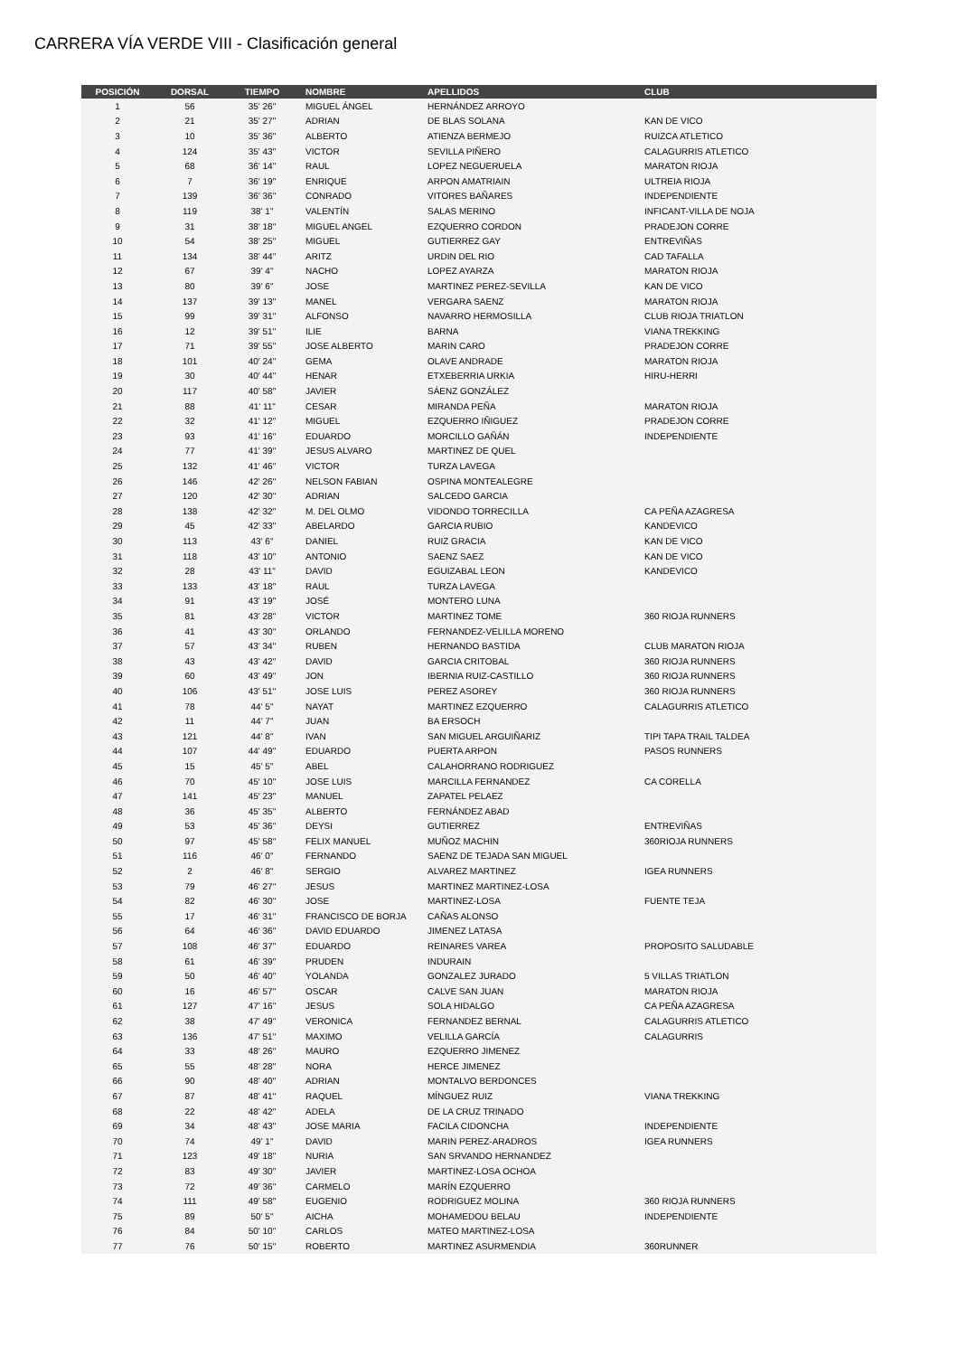CARRERA VÍA VERDE VIII - Clasificación general
| POSICIÓN | DORSAL | TIEMPO | NOMBRE | APELLIDOS | CLUB |
| --- | --- | --- | --- | --- | --- |
| 1 | 56 | 35' 26" | MIGUEL ÁNGEL | HERNÁNDEZ ARROYO | |
| 2 | 21 | 35' 27" | ADRIAN | DE BLAS SOLANA | KAN DE VICO |
| 3 | 10 | 35' 36" | ALBERTO | ATIENZA BERMEJO | RUIZCA ATLETICO |
| 4 | 124 | 35' 43" | VICTOR | SEVILLA PIÑERO | CALAGURRIS ATLETICO |
| 5 | 68 | 36' 14" | RAUL | LOPEZ NEGUERUELA | MARATON RIOJA |
| 6 | 7 | 36' 19" | ENRIQUE | ARPON AMATRIAIN | ULTREIA RIOJA |
| 7 | 139 | 36' 36" | CONRADO | VITORES BAÑARES | INDEPENDIENTE |
| 8 | 119 | 38' 1" | VALENTÍN | SALAS MERINO | INFICANT-VILLA DE NOJA |
| 9 | 31 | 38' 18" | MIGUEL ANGEL | EZQUERRO CORDON | PRADEJON CORRE |
| 10 | 54 | 38' 25" | MIGUEL | GUTIERREZ GAY | ENTREVIÑAS |
| 11 | 134 | 38' 44" | ARITZ | URDIN DEL RIO | CAD TAFALLA |
| 12 | 67 | 39' 4" | NACHO | LOPEZ AYARZA | MARATON RIOJA |
| 13 | 80 | 39' 6" | JOSE | MARTINEZ PEREZ-SEVILLA | KAN DE VICO |
| 14 | 137 | 39' 13" | MANEL | VERGARA SAENZ | MARATON RIOJA |
| 15 | 99 | 39' 31" | ALFONSO | NAVARRO HERMOSILLA | CLUB RIOJA TRIATLON |
| 16 | 12 | 39' 51" | ILIE | BARNA | VIANA TREKKING |
| 17 | 71 | 39' 55" | JOSE ALBERTO | MARIN CARO | PRADEJON CORRE |
| 18 | 101 | 40' 24" | GEMA | OLAVE ANDRADE | MARATON RIOJA |
| 19 | 30 | 40' 44" | HENAR | ETXEBERRIA URKIA | HIRU-HERRI |
| 20 | 117 | 40' 58" | JAVIER | SÁENZ GONZÁLEZ | |
| 21 | 88 | 41' 11" | CESAR | MIRANDA PEÑA | MARATON RIOJA |
| 22 | 32 | 41' 12" | MIGUEL | EZQUERRO IÑIGUEZ | PRADEJON CORRE |
| 23 | 93 | 41' 16" | EDUARDO | MORCILLO GAÑÁN | INDEPENDIENTE |
| 24 | 77 | 41' 39" | JESUS ALVARO | MARTINEZ DE QUEL | |
| 25 | 132 | 41' 46" | VICTOR | TURZA LAVEGA | |
| 26 | 146 | 42' 26" | NELSON FABIAN | OSPINA MONTEALEGRE | |
| 27 | 120 | 42' 30" | ADRIAN | SALCEDO GARCIA | |
| 28 | 138 | 42' 32" | M. DEL OLMO | VIDONDO TORRECILLA | CA PEÑA AZAGRESA |
| 29 | 45 | 42' 33" | ABELARDO | GARCIA RUBIO | KANDEVICO |
| 30 | 113 | 43' 6" | DANIEL | RUIZ GRACIA | KAN DE VICO |
| 31 | 118 | 43' 10" | ANTONIO | SAENZ SAEZ | KAN DE VICO |
| 32 | 28 | 43' 11" | DAVID | EGUIZABAL LEON | KANDEVICO |
| 33 | 133 | 43' 18" | RAUL | TURZA LAVEGA | |
| 34 | 91 | 43' 19" | JOSÉ | MONTERO LUNA | |
| 35 | 81 | 43' 28" | VICTOR | MARTINEZ TOME | 360 RIOJA RUNNERS |
| 36 | 41 | 43' 30" | ORLANDO | FERNANDEZ-VELILLA MORENO | |
| 37 | 57 | 43' 34" | RUBEN | HERNANDO BASTIDA | CLUB MARATON RIOJA |
| 38 | 43 | 43' 42" | DAVID | GARCIA CRITOBAL | 360 RIOJA RUNNERS |
| 39 | 60 | 43' 49" | JON | IBERNIA RUIZ-CASTILLO | 360 RIOJA RUNNERS |
| 40 | 106 | 43' 51" | JOSE LUIS | PEREZ ASOREY | 360 RIOJA RUNNERS |
| 41 | 78 | 44' 5" | NAYAT | MARTINEZ EZQUERRO | CALAGURRIS ATLETICO |
| 42 | 11 | 44' 7" | JUAN | BA ERSOCH | |
| 43 | 121 | 44' 8" | IVAN | SAN MIGUEL ARGUIÑARIZ | TIPI TAPA TRAIL TALDEA |
| 44 | 107 | 44' 49" | EDUARDO | PUERTA ARPON | PASOS RUNNERS |
| 45 | 15 | 45' 5" | ABEL | CALAHORRANO RODRIGUEZ | |
| 46 | 70 | 45' 10" | JOSE LUIS | MARCILLA FERNANDEZ | CA CORELLA |
| 47 | 141 | 45' 23" | MANUEL | ZAPATEL PELAEZ | |
| 48 | 36 | 45' 35" | ALBERTO | FERNÁNDEZ ABAD | |
| 49 | 53 | 45' 36" | DEYSI | GUTIERREZ | ENTREVIÑAS |
| 50 | 97 | 45' 58" | FELIX MANUEL | MUÑOZ MACHIN | 360RIOJA RUNNERS |
| 51 | 116 | 46' 0" | FERNANDO | SAENZ DE TEJADA SAN MIGUEL | |
| 52 | 2 | 46' 8" | SERGIO | ALVAREZ MARTINEZ | IGEA RUNNERS |
| 53 | 79 | 46' 27" | JESUS | MARTINEZ MARTINEZ-LOSA | |
| 54 | 82 | 46' 30" | JOSE | MARTINEZ-LOSA | FUENTE TEJA |
| 55 | 17 | 46' 31" | FRANCISCO DE BORJA | CAÑAS ALONSO | |
| 56 | 64 | 46' 36" | DAVID EDUARDO | JIMENEZ LATASA | |
| 57 | 108 | 46' 37" | EDUARDO | REINARES VAREA | PROPOSITO SALUDABLE |
| 58 | 61 | 46' 39" | PRUDEN | INDURAIN | |
| 59 | 50 | 46' 40" | YOLANDA | GONZALEZ JURADO | 5 VILLAS TRIATLON |
| 60 | 16 | 46' 57" | OSCAR | CALVE SAN JUAN | MARATON RIOJA |
| 61 | 127 | 47' 16" | JESUS | SOLA HIDALGO | CA PEÑA AZAGRESA |
| 62 | 38 | 47' 49" | VERONICA | FERNANDEZ BERNAL | CALAGURRIS ATLETICO |
| 63 | 136 | 47' 51" | MAXIMO | VELILLA GARCÍA | CALAGURRIS |
| 64 | 33 | 48' 26" | MAURO | EZQUERRO JIMENEZ | |
| 65 | 55 | 48' 28" | NORA | HERCE JIMENEZ | |
| 66 | 90 | 48' 40" | ADRIAN | MONTALVO BERDONCES | |
| 67 | 87 | 48' 41" | RAQUEL | MÍNGUEZ RUIZ | VIANA TREKKING |
| 68 | 22 | 48' 42" | ADELA | DE LA CRUZ TRINADO | |
| 69 | 34 | 48' 43" | JOSE MARIA | FACILA CIDONCHA | INDEPENDIENTE |
| 70 | 74 | 49' 1" | DAVID | MARIN PEREZ-ARADROS | IGEA RUNNERS |
| 71 | 123 | 49' 18" | NURIA | SAN SRVANDO HERNANDEZ | |
| 72 | 83 | 49' 30" | JAVIER | MARTINEZ-LOSA OCHOA | |
| 73 | 72 | 49' 36" | CARMELO | MARÍN EZQUERRO | |
| 74 | 111 | 49' 58" | EUGENIO | RODRIGUEZ MOLINA | 360 RIOJA RUNNERS |
| 75 | 89 | 50' 5" | AICHA | MOHAMEDOU BELAU | INDEPENDIENTE |
| 76 | 84 | 50' 10" | CARLOS | MATEO MARTINEZ-LOSA | |
| 77 | 76 | 50' 15" | ROBERTO | MARTINEZ ASURMENDIA | 360RUNNER |